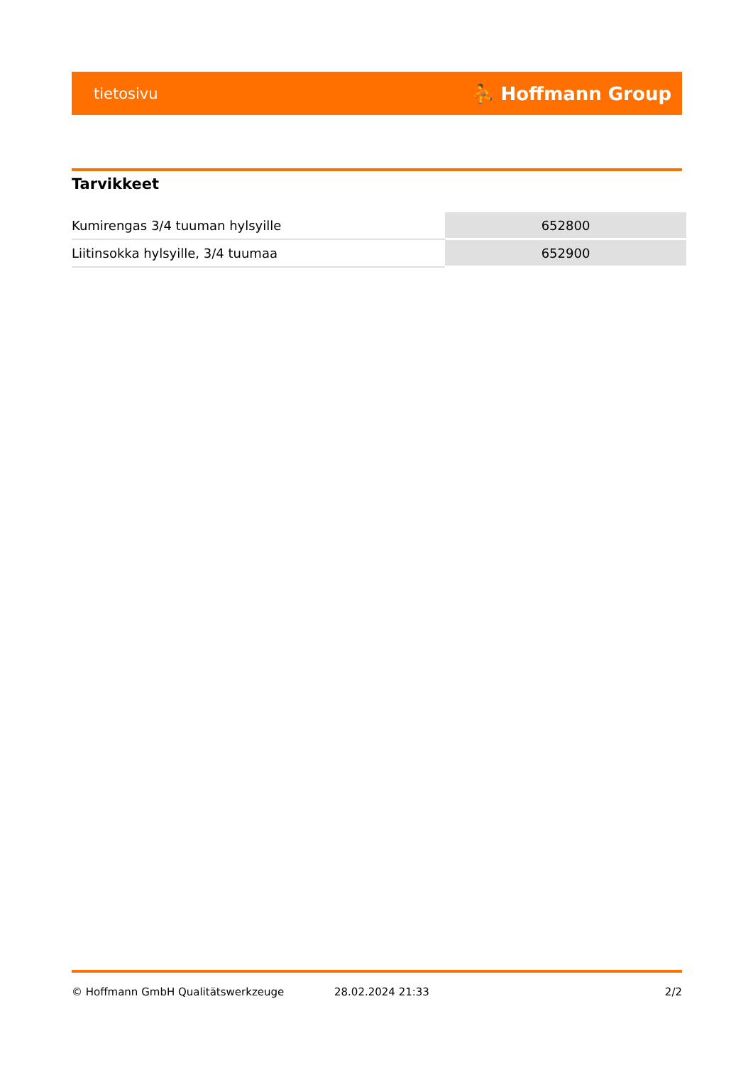tietosivu ⛹ Hoffmann Group
Tarvikkeet
| Kumirengas 3/4 tuuman hylsyille | 652800 |
| Liitinsokka hylsyille, 3/4 tuumaa | 652900 |
© Hoffmann GmbH Qualitätswerkzeuge 28.02.2024 21:33 2/2